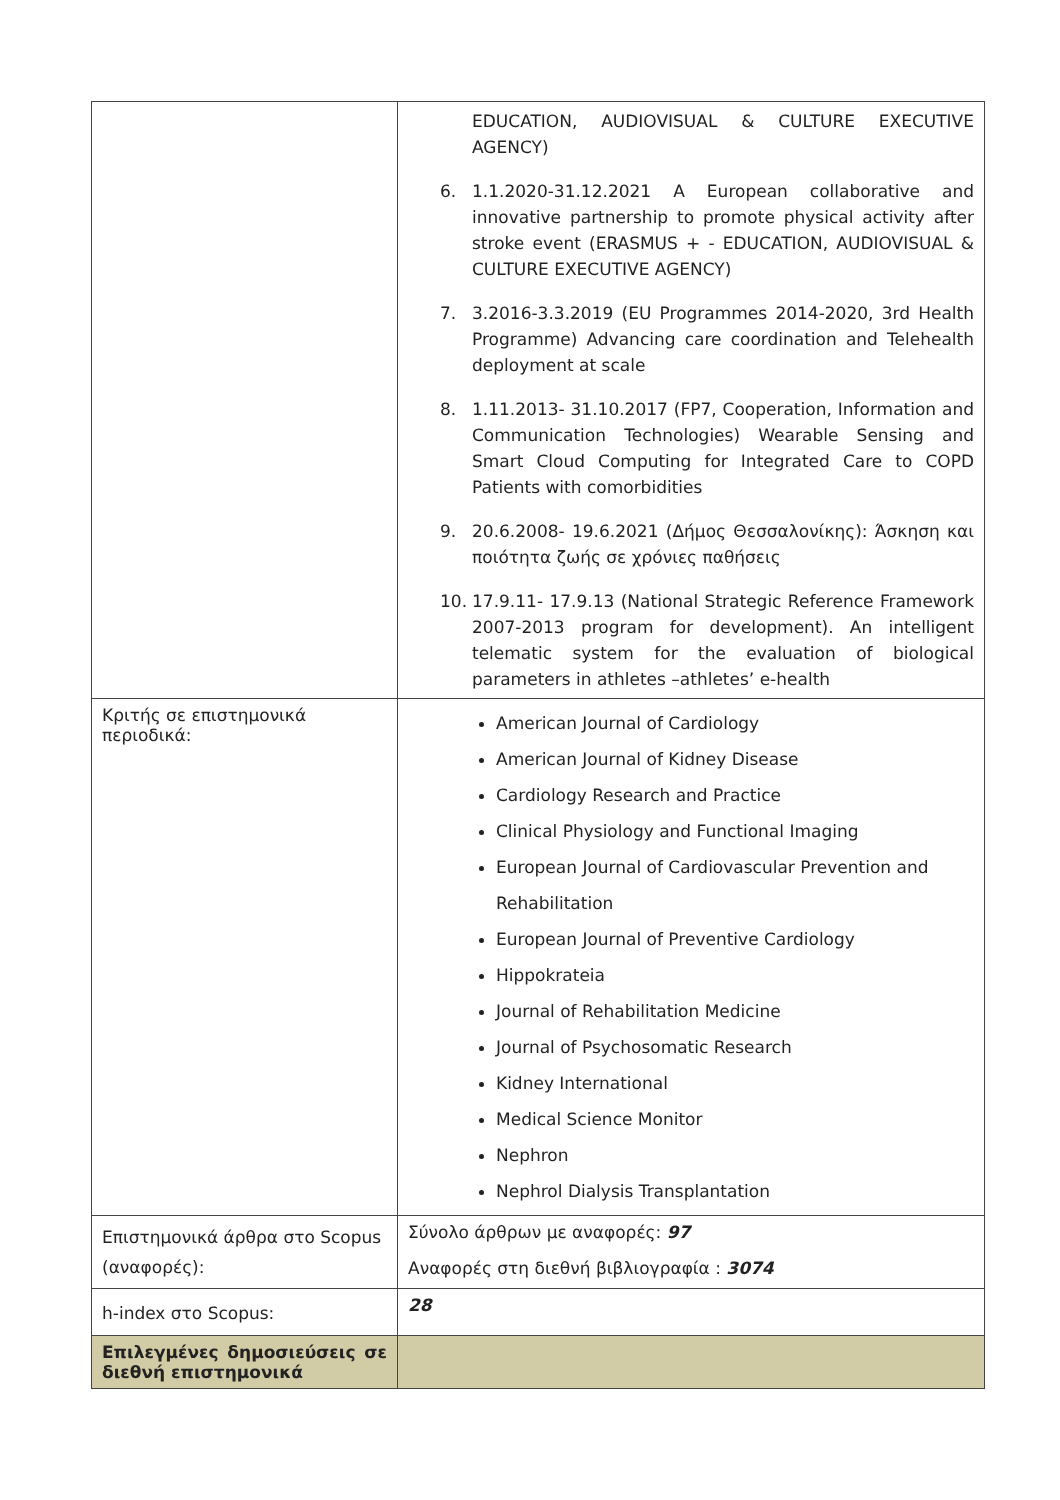| | EDUCATION, AUDIOVISUAL & CULTURE EXECUTIVE AGENCY) 6. 1.1.2020-31.12.2021 A European collaborative and innovative partnership to promote physical activity after stroke event (ERASMUS + - EDUCATION, AUDIOVISUAL & CULTURE EXECUTIVE AGENCY) 7. 3.2016-3.3.2019 (EU Programmes 2014-2020, 3rd Health Programme) Advancing care coordination and Telehealth deployment at scale 8. 1.11.2013- 31.10.2017 (FP7, Cooperation, Information and Communication Technologies) Wearable Sensing and Smart Cloud Computing for Integrated Care to COPD Patients with comorbidities 9. 20.6.2008- 19.6.2021 (Δήμος Θεσσαλονίκης): Άσκηση και ποιότητα ζωής σε χρόνιες παθήσεις 10. 17.9.11- 17.9.13 (National Strategic Reference Framework 2007-2013 program for development). An intelligent telematic system for the evaluation of biological parameters in athletes –athletes’ e-health |
| Κριτής σε επιστημονικά περιοδικά: | American Journal of Cardiology American Journal of Kidney Disease Cardiology Research and Practice Clinical Physiology and Functional Imaging European Journal of Cardiovascular Prevention and Rehabilitation European Journal of Preventive Cardiology Hippokrateia Journal of Rehabilitation Medicine Journal of Psychosomatic Research Kidney International Medical Science Monitor Nephron Nephrol Dialysis Transplantation |
| Επιστημονικά άρθρα στο Scopus (αναφορές): | Σύνολο άρθρων με αναφορές: 97 Αναφορές στη διεθνή βιβλιογραφία : 3074 |
| h-index στο Scopus: | 28 |
| Επιλεγμένες δημοσιεύσεις σε διεθνή επιστημονικά | |